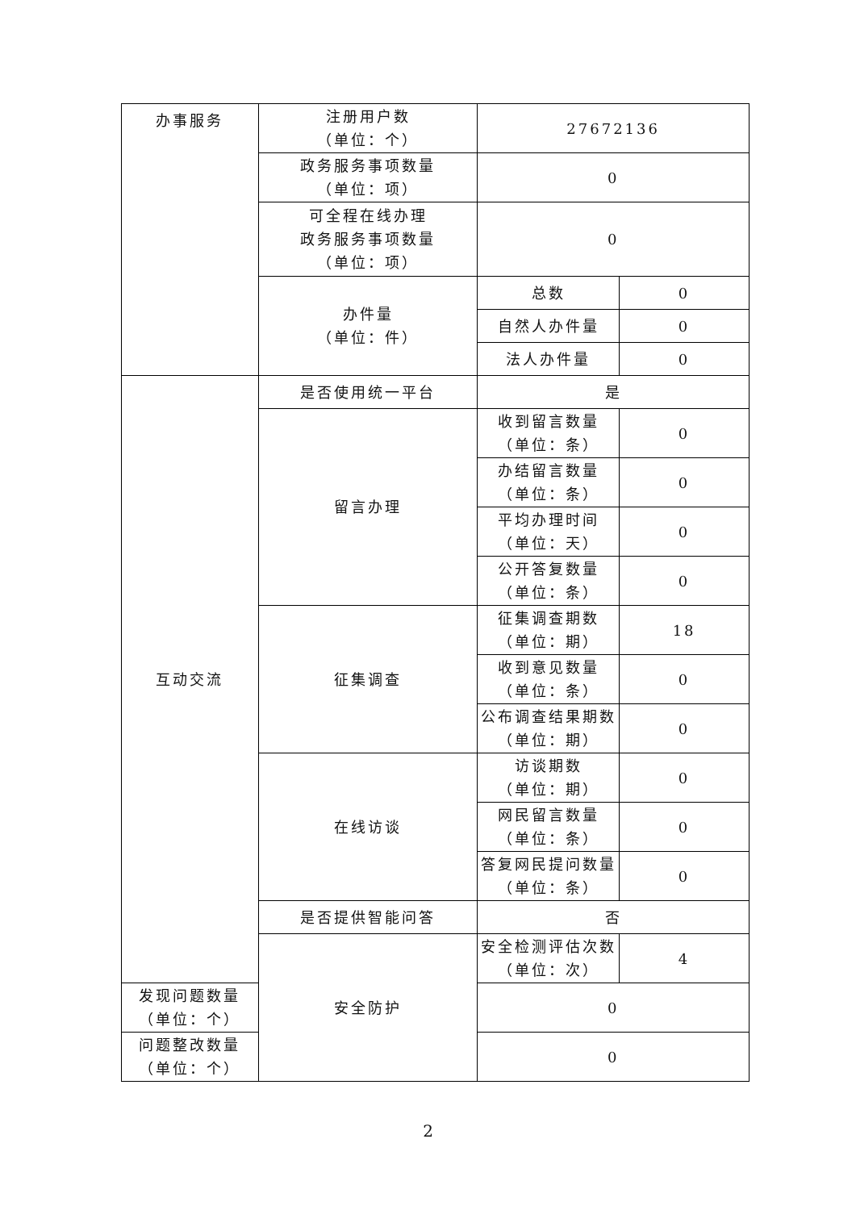| 办事服务 | 注册用户数 （单位：个） | 27672136 | |
| | 政务服务事项数量 （单位：项） | 0 | |
| | 可全程在线办理 政务服务事项数量 （单位：项） | 0 | |
| | 办件量 （单位：件） | 总数 | 0 |
| | | 自然人办件量 | 0 |
| | | 法人办件量 | 0 |
| 互动交流 | 是否使用统一平台 | 是 | |
| | 留言办理 | 收到留言数量 （单位：条） | 0 |
| | | 办结留言数量 （单位：条） | 0 |
| | | 平均办理时间 （单位：天） | 0 |
| | | 公开答复数量 （单位：条） | 0 |
| | 征集调查 | 征集调查期数 （单位：期） | 18 |
| | | 收到意见数量 （单位：条） | 0 |
| | | 公布调查结果期数 （单位：期） | 0 |
| | 在线访谈 | 访谈期数 （单位：期） | 0 |
| | | 网民留言数量 （单位：条） | 0 |
| | | 答复网民提问数量 （单位：条） | 0 |
| | 是否提供智能问答 | 否 | |
| | 安全防护 | 安全检测评估次数 （单位：次） | 4 |
| 发现问题数量 （单位：个） | | 0 | |
| 问题整改数量 （单位：个） | | 0 | |
2